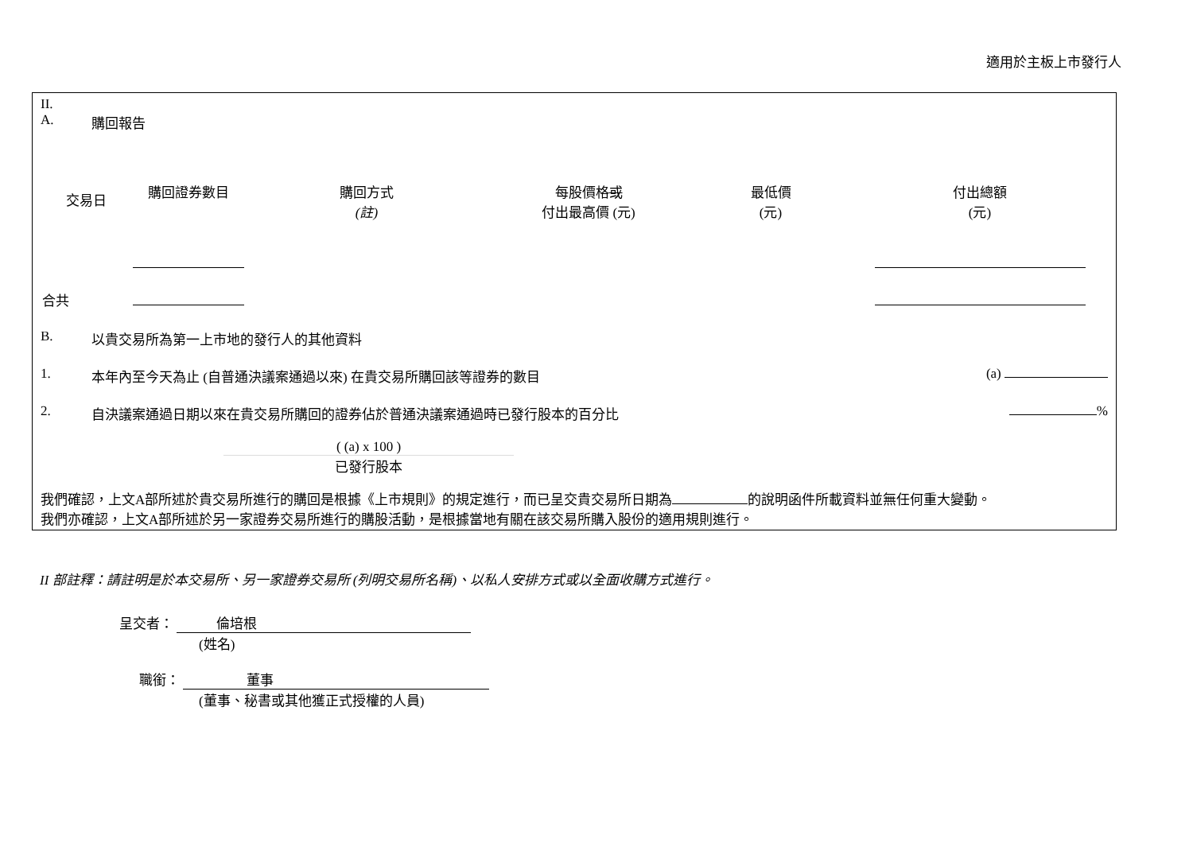適用於主板上市發行人
II.
A. 購回報告
| 交易日 | 購回證券數目 | 購回方式 (註) | 每股價格 或 付出最高價 (元) | 最低價 (元) | 付出總額 (元) |
| --- | --- | --- | --- | --- | --- |
| 合共 | | | | | |
B. 以貴交易所為第一上市地的發行人的其他資料
1. 本年內至今天為止 (自普通決議案通過以來) 在貴交易所購回該等證券的數目 (a)
2. 自決議案通過日期以來在貴交易所購回的證券佔於普通決議案通過時已發行股本的百分比 %
( (a) x 100 )
已發行股本
我們確認，上文A部所述於貴交易所進行的購回是根據《上市規則》的規定進行，而已呈交貴交易所日期為 的說明函件所載資料並無任何重大變動。
我們亦確認，上文A部所述於另一家證券交易所進行的購股活動，是根據當地有關在該交易所購入股份的適用規則進行。
II 部註釋：請註明是於本交易所、另一家證券交易所 (列明交易所名稱)、以私人安排方式或以全面收購方式進行。
呈交者： 倫培根
(姓名)
職銜： 董事
(董事、秘書或其他獲正式授權的人員)